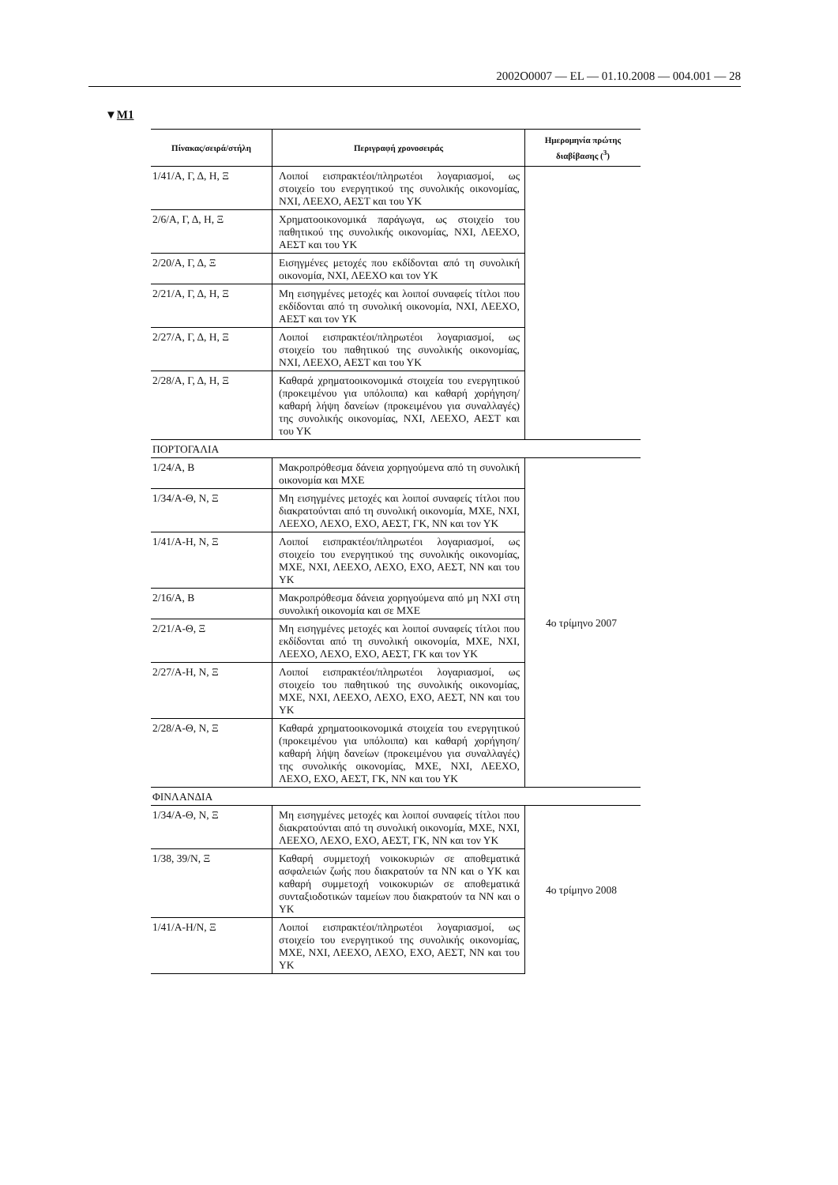2002O0007 — EL — 01.10.2008 — 004.001 — 28
▼M1
| Πίνακας/σειρά/στήλη | Περιγραφή χρονοσειράς | Ημερομηνία πρώτης διαβίβασης (<sup>3</sup>) |
| --- | --- | --- |
| 1/41/Α, Γ, Δ, Η, Ξ | Λοιποί εισπρακτέοι/πληρωτέοι λογαριασμοί, ως στοιχείο του ενεργητικού της συνολικής οικονομίας, ΝΧΙ, ΛΕΕΧΟ, ΑΕΣΤ και του ΥΚ | |
| 2/6/Α, Γ, Δ, Η, Ξ | Χρηματοοικονομικά παράγωγα, ως στοιχείο του παθητικού της συνολικής οικονομίας, ΝΧΙ, ΛΕΕΧΟ, ΑΕΣΤ και του ΥΚ | |
| 2/20/Α, Γ, Δ, Ξ | Εισηγμένες μετοχές που εκδίδονται από τη συνολική οικονομία, ΝΧΙ, ΛΕΕΧΟ και τον ΥΚ | |
| 2/21/Α, Γ, Δ, Η, Ξ | Μη εισηγμένες μετοχές και λοιποί συναφείς τίτλοι που εκδίδονται από τη συνολική οικονομία, ΝΧΙ, ΛΕΕΧΟ, ΑΕΣΤ και τον ΥΚ | |
| 2/27/Α, Γ, Δ, Η, Ξ | Λοιποί εισπρακτέοι/πληρωτέοι λογαριασμοί, ως στοιχείο του παθητικού της συνολικής οικονομίας, ΝΧΙ, ΛΕΕΧΟ, ΑΕΣΤ και του ΥΚ | |
| 2/28/Α, Γ, Δ, Η, Ξ | Καθαρά χρηματοοικονομικά στοιχεία του ενεργητικού (προκειμένου για υπόλοιπα) και καθαρή χορήγηση/καθαρή λήψη δανείων (προκειμένου για συναλλαγές) της συνολικής οικονομίας, ΝΧΙ, ΛΕΕΧΟ, ΑΕΣΤ και του ΥΚ | |
| ΠΟΡΤΟΓΑΛΙΑ | | |
| 1/24/Α, Β | Μακροπρόθεσμα δάνεια χορηγούμενα από τη συνολική οικονομία και ΜΧΕ | 4ο τρίμηνο 2007 |
| 1/34/Α-Θ, Ν, Ξ | Μη εισηγμένες μετοχές και λοιποί συναφείς τίτλοι που διακρατούνται από τη συνολική οικονομία, ΜΧΕ, ΝΧΙ, ΛΕΕΧΟ, ΛΕΧΟ, ΕΧΟ, ΑΕΣΤ, ΓΚ, ΝΝ και τον ΥΚ | |
| 1/41/Α-Η, Ν, Ξ | Λοιποί εισπρακτέοι/πληρωτέοι λογαριασμοί, ως στοιχείο του ενεργητικού της συνολικής οικονομίας, ΜΧΕ, ΝΧΙ, ΛΕΕΧΟ, ΛΕΧΟ, ΕΧΟ, ΑΕΣΤ, ΝΝ και του ΥΚ | |
| 2/16/Α, Β | Μακροπρόθεσμα δάνεια χορηγούμενα από μη ΝΧΙ στη συνολική οικονομία και σε ΜΧΕ | |
| 2/21/Α-Θ, Ξ | Μη εισηγμένες μετοχές και λοιποί συναφείς τίτλοι που εκδίδονται από τη συνολική οικονομία, ΜΧΕ, ΝΧΙ, ΛΕΕΧΟ, ΛΕΧΟ, ΕΧΟ, ΑΕΣΤ, ΓΚ και τον ΥΚ | |
| 2/27/Α-Η, Ν, Ξ | Λοιποί εισπρακτέοι/πληρωτέοι λογαριασμοί, ως στοιχείο του παθητικού της συνολικής οικονομίας, ΜΧΕ, ΝΧΙ, ΛΕΕΧΟ, ΛΕΧΟ, ΕΧΟ, ΑΕΣΤ, ΝΝ και του ΥΚ | |
| 2/28/Α-Θ, Ν, Ξ | Καθαρά χρηματοοικονομικά στοιχεία του ενεργητικού (προκειμένου για υπόλοιπα) και καθαρή χορήγηση/καθαρή λήψη δανείων (προκειμένου για συναλλαγές) της συνολικής οικονομίας, ΜΧΕ, ΝΧΙ, ΛΕΕΧΟ, ΛΕΧΟ, ΕΧΟ, ΑΕΣΤ, ΓΚ, ΝΝ και του ΥΚ | |
| ΦΙΝΛΑΝΔΙΑ | | |
| 1/34/Α-Θ, Ν, Ξ | Μη εισηγμένες μετοχές και λοιποί συναφείς τίτλοι που διακρατούνται από τη συνολική οικονομία, ΜΧΕ, ΝΧΙ, ΛΕΕΧΟ, ΛΕΧΟ, ΕΧΟ, ΑΕΣΤ, ΓΚ, ΝΝ και τον ΥΚ | 4ο τρίμηνο 2008 |
| 1/38, 39/Ν, Ξ | Καθαρή συμμετοχή νοικοκυριών σε αποθεματικά ασφαλειών ζωής που διακρατούν τα ΝΝ και ο ΥΚ και καθαρή συμμετοχή νοικοκυριών σε αποθεματικά συνταξιοδοτικών ταμείων που διακρατούν τα ΝΝ και ο ΥΚ | |
| 1/41/Α-Η/Ν, Ξ | Λοιποί εισπρακτέοι/πληρωτέοι λογαριασμοί, ως στοιχείο του ενεργητικού της συνολικής οικονομίας, ΜΧΕ, ΝΧΙ, ΛΕΕΧΟ, ΛΕΧΟ, ΕΧΟ, ΑΕΣΤ, ΝΝ και του ΥΚ | |